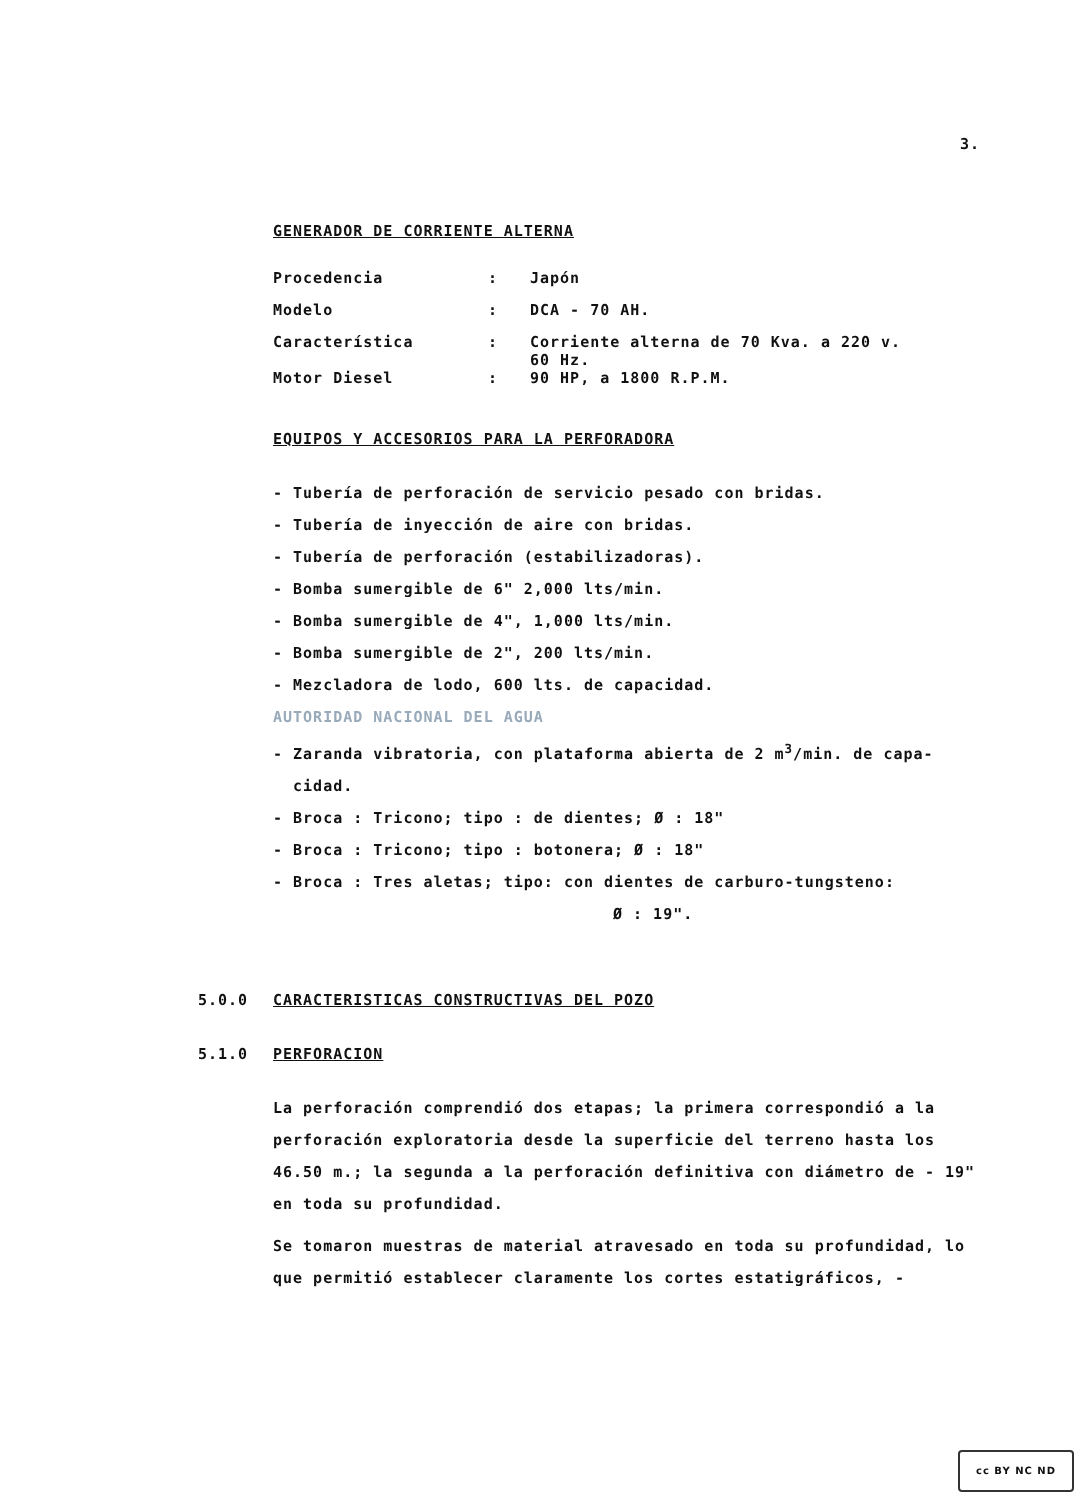3.
GENERADOR DE CORRIENTE ALTERNA
| Procedencia | : | Japón |
| Modelo | : | DCA - 70 AH. |
| Característica | : | Corriente alterna de 70 Kva. a 220 v. 60 Hz. |
| Motor Diesel | : | 90 HP, a 1800 R.P.M. |
EQUIPOS Y ACCESORIOS PARA LA PERFORADORA
- Tubería de perforación de servicio pesado con bridas.
- Tubería de inyección de aire con bridas.
- Tubería de perforación (estabilizadoras).
- Bomba sumergible de 6" 2,000 lts/min.
- Bomba sumergible de 4", 1,000 lts/min.
- Bomba sumergible de 2", 200 lts/min.
- Mezcladora de lodo, 600 lts. de capacidad.
AUTORIDAD NACIONAL DEL AGUA
- Zaranda vibratoria, con plataforma abierta de 2 m<sup>3</sup>/min. de capa-
cidad.
- Broca : Tricono; tipo : de dientes; Ø : 18"
- Broca : Tricono; tipo : botonera; Ø : 18"
- Broca : Tres aletas; tipo: con dientes de carburo-tungsteno:
Ø : 19".
5.0.0 CARACTERISTICAS CONSTRUCTIVAS DEL POZO
5.1.0 PERFORACION
La perforación comprendió dos etapas; la primera correspondió a la perforación exploratoria desde la superficie del terreno hasta los 46.50 m.; la segunda a la perforación definitiva con diámetro de - 19" en toda su profundidad.
Se tomaron muestras de material atravesado en toda su profundidad, lo que permitió establecer claramente los cortes estatigráficos, -
cc BY NC ND